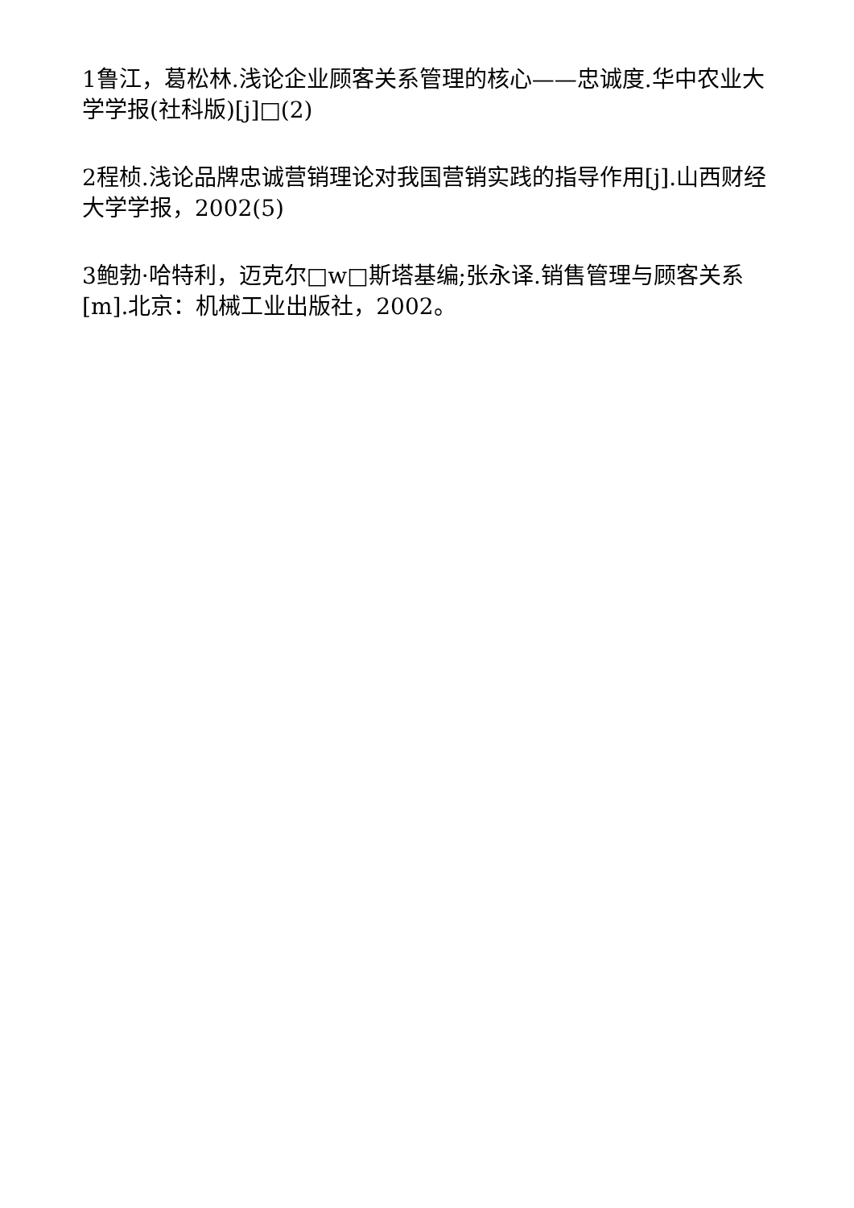1鲁江，葛松林.浅论企业顾客关系管理的核心——忠诚度.华中农业大学学报(社科版)[j]□(2)
2程桢.浅论品牌忠诚营销理论对我国营销实践的指导作用[j].山西财经大学学报，2002(5)
3鲍勃·哈特利，迈克尔□w□斯塔基编;张永译.销售管理与顾客关系[m].北京：机械工业出版社，2002。